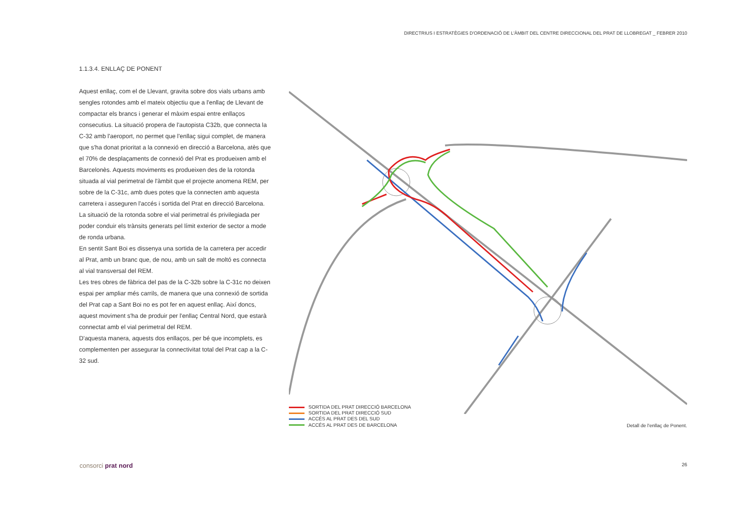DIRECTRIUS I ESTRATÈGIES D'ORDENACIÓ DE L'ÀMBIT DEL CENTRE DIRECCIONAL DEL PRAT DE LLOBREGAT _ FEBRER 2010
1.1.3.4. ENLLAÇ DE PONENT
Aquest enllaç, com el de Llevant, gravita sobre dos vials urbans amb sengles rotondes amb el mateix objectiu que a l'enllaç de Llevant de compactar els brancs i generar el màxim espai entre enllaços consecutius. La situació propera de l'autopista C32b, que connecta la C-32 amb l'aeroport, no permet que l'enllaç sigui complet, de manera que s'ha donat prioritat a la connexió en direcció a Barcelona, atès que el 70% de desplaçaments de connexió del Prat es produeixen amb el Barcelonès. Aquests moviments es produeixen des de la rotonda situada al vial perimetral de l'àmbit que el projecte anomena REM, per sobre de la C-31c, amb dues potes que la connecten amb aquesta carretera i asseguren l'accés i sortida del Prat en direcció Barcelona. La situació de la rotonda sobre el vial perimetral és privilegiada per poder conduir els trànsits generats pel límit exterior de sector a mode de ronda urbana.
En sentit Sant Boi es dissenya una sortida de la carretera per accedir al Prat, amb un branc que, de nou, amb un salt de moltó es connecta al vial transversal del REM.
Les tres obres de fàbrica del pas de la C-32b sobre la C-31c no deixen espai per ampliar més carrils, de manera que una connexió de sortida del Prat cap a Sant Boi no es pot fer en aquest enllaç. Així doncs, aquest moviment s'ha de produir per l'enllaç Central Nord, que estarà connectat amb el vial perimetral del REM.
D'aquesta manera, aquests dos enllaços, per bé que incomplets, es complementen per assegurar la connectivitat total del Prat cap a la C-32 sud.
SORTIDA DEL PRAT DIRECCIÓ BARCELONA
SORTIDA DEL PRAT DIRECCIÓ SUD
ACCÉS AL PRAT DES DEL SUD
ACCÉS AL PRAT DES DE BARCELONA
Detall de l'enllaç de Ponent.
consorci prat nord 26